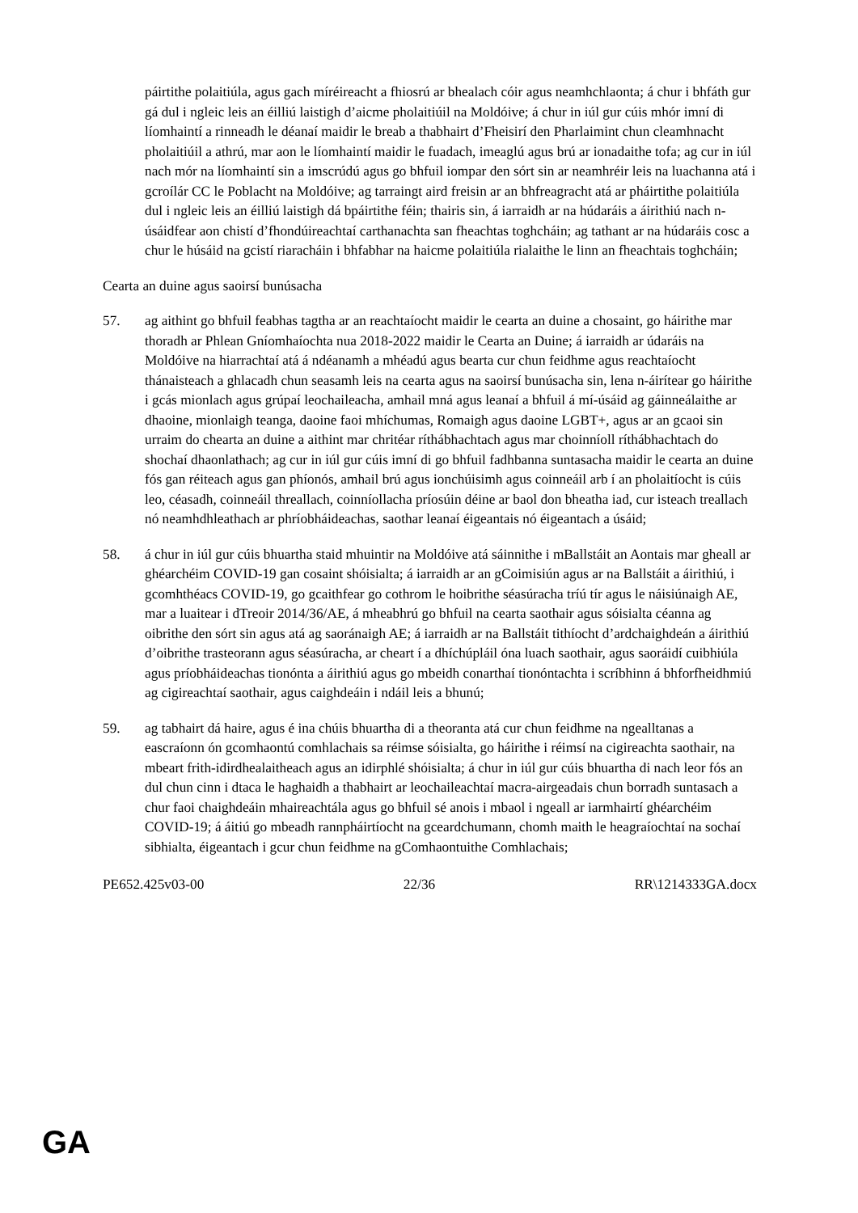páirtithe polaitiúla, agus gach míréireacht a fhiosrú ar bhealach cóir agus neamhchlaonta; á chur i bhfáth gur gá dul i ngleic leis an éilliú laistigh d’aicme pholaitiúil na Moldóive; á chur in iúl gur cúis mhór imní di líomhaintí a rinneadh le déanaí maidir le breab a thabhairt d’Fheisirí den Pharlaimint chun cleamhnacht pholaitiúil a athrú, mar aon le líomhaintí maidir le fuadach, imeaglú agus brú ar ionadaithe tofa; ag cur in iúl nach mór na líomhaintí sin a imscrúdú agus go bhfuil iompar den sórt sin ar neamhréir leis na luachanna atá i gcroílár CC le Poblacht na Moldóive; ag tarraingt aird freisin ar an bhfreagracht atá ar pháirtithe polaitiúla dul i ngleic leis an éilliú laistigh dá bpáirtithe féin; thairis sin, á iarraidh ar na húdaráis a áirithiú nach n-úsáidfear aon chistí d’fhondúireachtaí carthanachta san fheachtas toghcháin; ag tathant ar na húdaráis cosc a chur le húsáid na gcistí riaracháin i bhfabhar na haicme polaitiúla rialaithe le linn an fheachtais toghcháin;
Cearta an duine agus saoirsí bunúsacha
57. ag aithint go bhfuil feabhas tagtha ar an reachtaíocht maidir le cearta an duine a chosaint, go háirithe mar thoradh ar Phlean Gníomhaíochta nua 2018-2022 maidir le Cearta an Duine; á iarraidh ar údaráis na Moldóive na hiarrachtaí atá á ndéanamh a mhéadú agus bearta cur chun feidhme agus reachtaíocht thánaisteach a ghlacadh chun seasamh leis na cearta agus na saoirsí bunúsacha sin, lena n-áirítear go háirithe i gcás mionlach agus grúpaí leochaileacha, amhail mná agus leanaí a bhfuil á mí-úsáid ag gáinneálaithe ar dhaoine, mionlaigh teanga, daoine faoi mhíchumas, Romaigh agus daoine LGBT+, agus ar an gcaoi sin urraim do chearta an duine a aithint mar chritéar ríthábhachtach agus mar choinníoll ríthábhachtach do shochaí dhaonlathach; ag cur in iúl gur cúis imní di go bhfuil fadhbanna suntasacha maidir le cearta an duine fós gan réiteach agus gan phíonós, amhail brú agus ionchúisimh agus coinneáil arb í an pholaitíocht is cúis leo, céasadh, coinneáil threallach, coinníollacha príosúin déine ar baol don bheatha iad, cur isteach treallach nó neamhdhleathach ar phríobháideachas, saothar leanaí éigeantais nó éigeantach a úsáid;
58. á chur in iúl gur cúis bhuartha staid mhuintir na Moldóive atá sáinnithe i mBallstáit an Aontais mar gheall ar ghéarchéim COVID-19 gan cosaint shóisialta; á iarraidh ar an gCoimisiún agus ar na Ballstáit a áirithiú, i gcomhthéacs COVID-19, go gcaithfear go cothrom le hoibrithe séasúracha tríú tír agus le náisiúnaigh AE, mar a luaitear i dTreoir 2014/36/AE, á mheabhrú go bhfuil na cearta saothair agus sóisialta céanna ag oibrithe den sórt sin agus atá ag saoránaigh AE; á iarraidh ar na Ballstáit tithíocht d’ardchaighdeán a áirithiú d’oibrithe trasteorann agus séasúracha, ar cheart í a dhíchúpláil óna luach saothair, agus saoráidí cuibhiúla agus príobháideachas tionónta a áirithiú agus go mbeidh conarthaí tionóntachta i scríbhinn á bhforfheidhmiú ag cigireachtaí saothair, agus caighdeáin i ndáil leis a bhunú;
59. ag tabhairt dá haire, agus é ina chúis bhuartha di a theoranta atá cur chun feidhme na ngealltanas a eascraíonn ón gcomhaontú comhlachais sa réimse sóisialta, go háirithe i réimsí na cigireachta saothair, na mbeart frith-idirdhealaitheach agus an idirphlé shóisialta; á chur in iúl gur cúis bhuartha di nach leor fós an dul chun cinn i dtaca le haghaidh a thabhairt ar leochaileachtaí macra-airgeadais chun borradh suntasach a chur faoi chaighdeáin mhaireachtála agus go bhfuil sé anois i mbaol i ngeall ar iarmhairtí ghéarchéim COVID-19; á áitiú go mbeadh rannpháirtíocht na gceardchumann, chomh maith le heagraíochtaí na sochaí sibhialta, éigeantach i gcur chun feidhme na gComhaontuithe Comhlachais;
PE652.425v03-00 22/36 RR\1214333GA.docx
GA